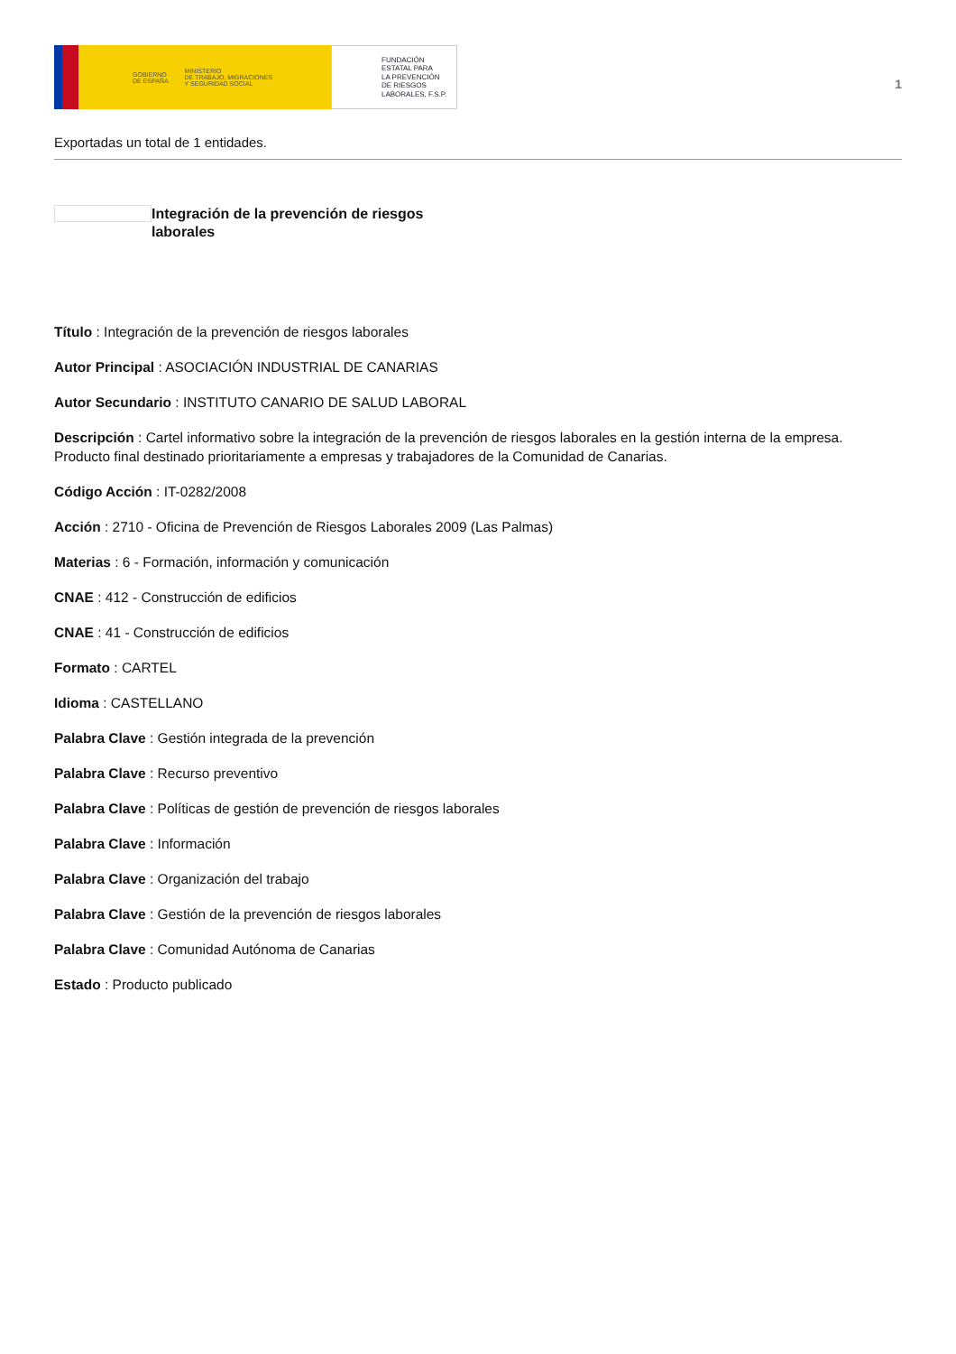GOBIERNO
DE ESPAÑA MINISTERIO
DE TRABAJO, MIGRACIONES
Y SEGURIDAD SOCIAL
FUNDACIÓN
ESTATAL PARA
LA PREVENCIÓN
DE RIESGOS
LABORALES, F.S.P.
1
Exportadas un total de 1 entidades.
Integración de la prevención de riesgos laborales
Título : Integración de la prevención de riesgos laborales
Autor Principal : ASOCIACIÓN INDUSTRIAL DE CANARIAS
Autor Secundario : INSTITUTO CANARIO DE SALUD LABORAL
Descripción : Cartel informativo sobre la integración de la prevención de riesgos laborales en la gestión interna de la empresa. Producto final destinado prioritariamente a empresas y trabajadores de la Comunidad de Canarias.
Código Acción : IT-0282/2008
Acción : 2710 - Oficina de Prevención de Riesgos Laborales 2009 (Las Palmas)
Materias : 6 - Formación, información y comunicación
CNAE : 412 - Construcción de edificios
CNAE : 41 - Construcción de edificios
Formato : CARTEL
Idioma : CASTELLANO
Palabra Clave : Gestión integrada de la prevención
Palabra Clave : Recurso preventivo
Palabra Clave : Políticas de gestión de prevención de riesgos laborales
Palabra Clave : Información
Palabra Clave : Organización del trabajo
Palabra Clave : Gestión de la prevención de riesgos laborales
Palabra Clave : Comunidad Autónoma de Canarias
Estado : Producto publicado